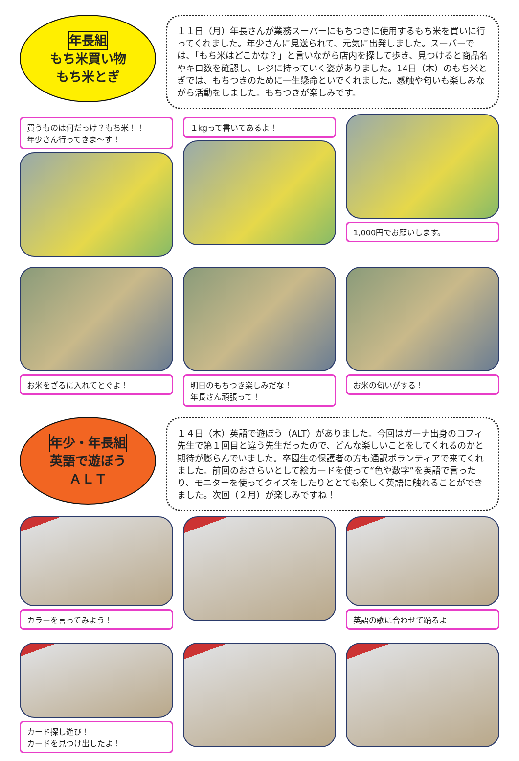年長組
もち米買い物
もち米とぎ
１１日（月）年長さんが業務スーパーにもちつきに使用するもち米を買いに行ってくれました。年少さんに見送られて、元気に出発しました。スーパーでは、「もち米はどこかな？」と言いながら店内を探して歩き、見つけると商品名やキロ数を確認し、レジに持っていく姿がありました。14日（木）のもち米とぎでは、もちつきのために一生懸命といでくれました。感触や匂いも楽しみながら活動をしました。もちつきが楽しみです。
買うものは何だっけ？もち米！！
年少さん行ってきま〜す！
１kgって書いてあるよ！
1,000円でお願いします。
お米をざるに入れてとぐよ！
明日のもちつき楽しみだな！
年長さん頑張って！
お米の匂いがする！
年少・年長組
英語で遊ぼう
ＡＬＴ
１４日（木）英語で遊ぼう（ALT）がありました。今回はガーナ出身のコフィ先生で第１回目と違う先生だったので、どんな楽しいことをしてくれるのかと期待が膨らんでいました。卒園生の保護者の方も通訳ボランティアで来てくれました。前回のおさらいとして絵カードを使って“色や数字”を英語で言ったり、モニターを使ってクイズをしたりととても楽しく英語に触れることができました。次回（２月）が楽しみですね！
カラーを言ってみよう！
英語の歌に合わせて踊るよ！
カード探し遊び！
カードを見つけ出したよ！